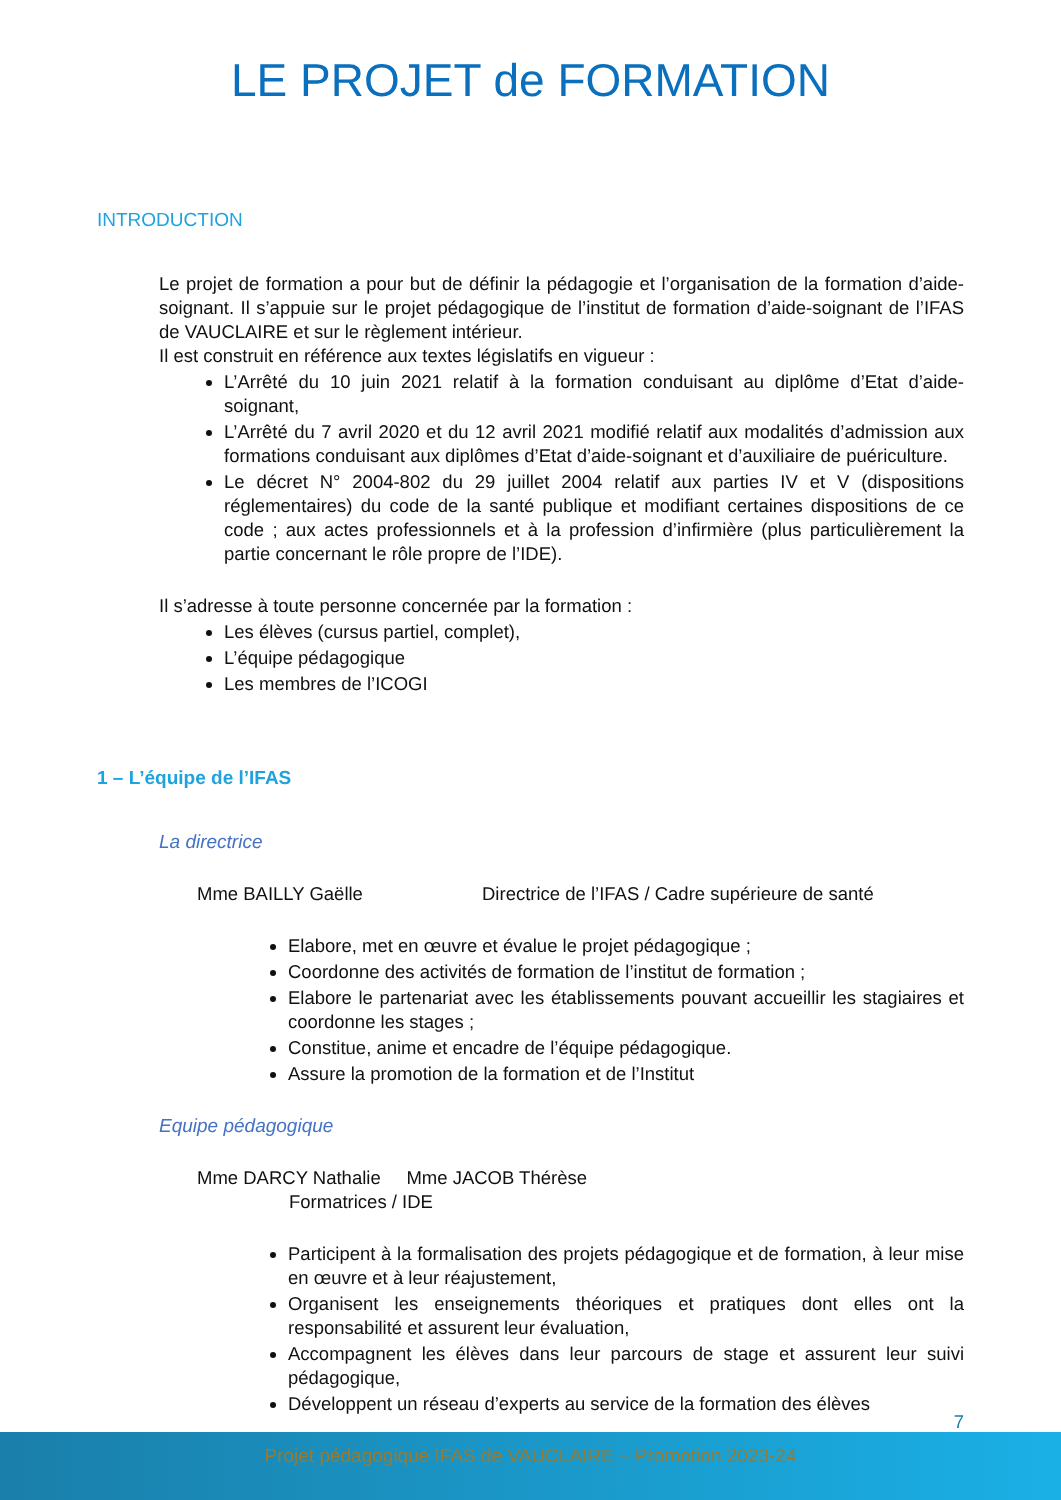LE PROJET de FORMATION
INTRODUCTION
Le projet de formation a pour but de définir la pédagogie et l’organisation de la formation d’aide-soignant. Il s’appuie sur le projet pédagogique de l’institut de formation d’aide-soignant de l’IFAS de VAUCLAIRE et sur le règlement intérieur.
Il est construit en référence aux textes législatifs en vigueur :
L’Arrêté du 10 juin 2021 relatif à la formation conduisant au diplôme d’Etat d’aide-soignant,
L’Arrêté du 7 avril 2020 et du 12 avril 2021 modifié relatif aux modalités d’admission aux formations conduisant aux diplômes d’Etat d’aide-soignant et d’auxiliaire de puériculture.
Le décret N° 2004-802 du 29 juillet 2004 relatif aux parties IV et V (dispositions réglementaires) du code de la santé publique et modifiant certaines dispositions de ce code ; aux actes professionnels et à la profession d’infirmière (plus particulièrement la partie concernant le rôle propre de l’IDE).
Il s’adresse à toute personne concernée par la formation :
Les élèves (cursus partiel, complet),
L’équipe pédagogique
Les membres de l’ICOGI
1 – L’équipe de l’IFAS
La directrice
Mme BAILLY Gaëlle Directrice de l’IFAS / Cadre supérieure de santé
Elabore, met en œuvre et évalue le projet pédagogique ;
Coordonne des activités de formation de l’institut de formation ;
Elabore le partenariat avec les établissements pouvant accueillir les stagiaires et coordonne les stages ;
Constitue, anime et encadre de l’équipe pédagogique.
Assure la promotion de la formation et de l’Institut
Equipe pédagogique
Mme DARCY Nathalie Mme JACOB Thérèse
Formatrices / IDE
Participent à la formalisation des projets pédagogique et de formation, à leur mise en œuvre et à leur réajustement,
Organisent les enseignements théoriques et pratiques dont elles ont la responsabilité et assurent leur évaluation,
Accompagnent les élèves dans leur parcours de stage et assurent leur suivi pédagogique,
Développent un réseau d’experts au service de la formation des élèves
7
Projet pédagogique IFAS de VAUCLAIRE – Promotion 2023-24